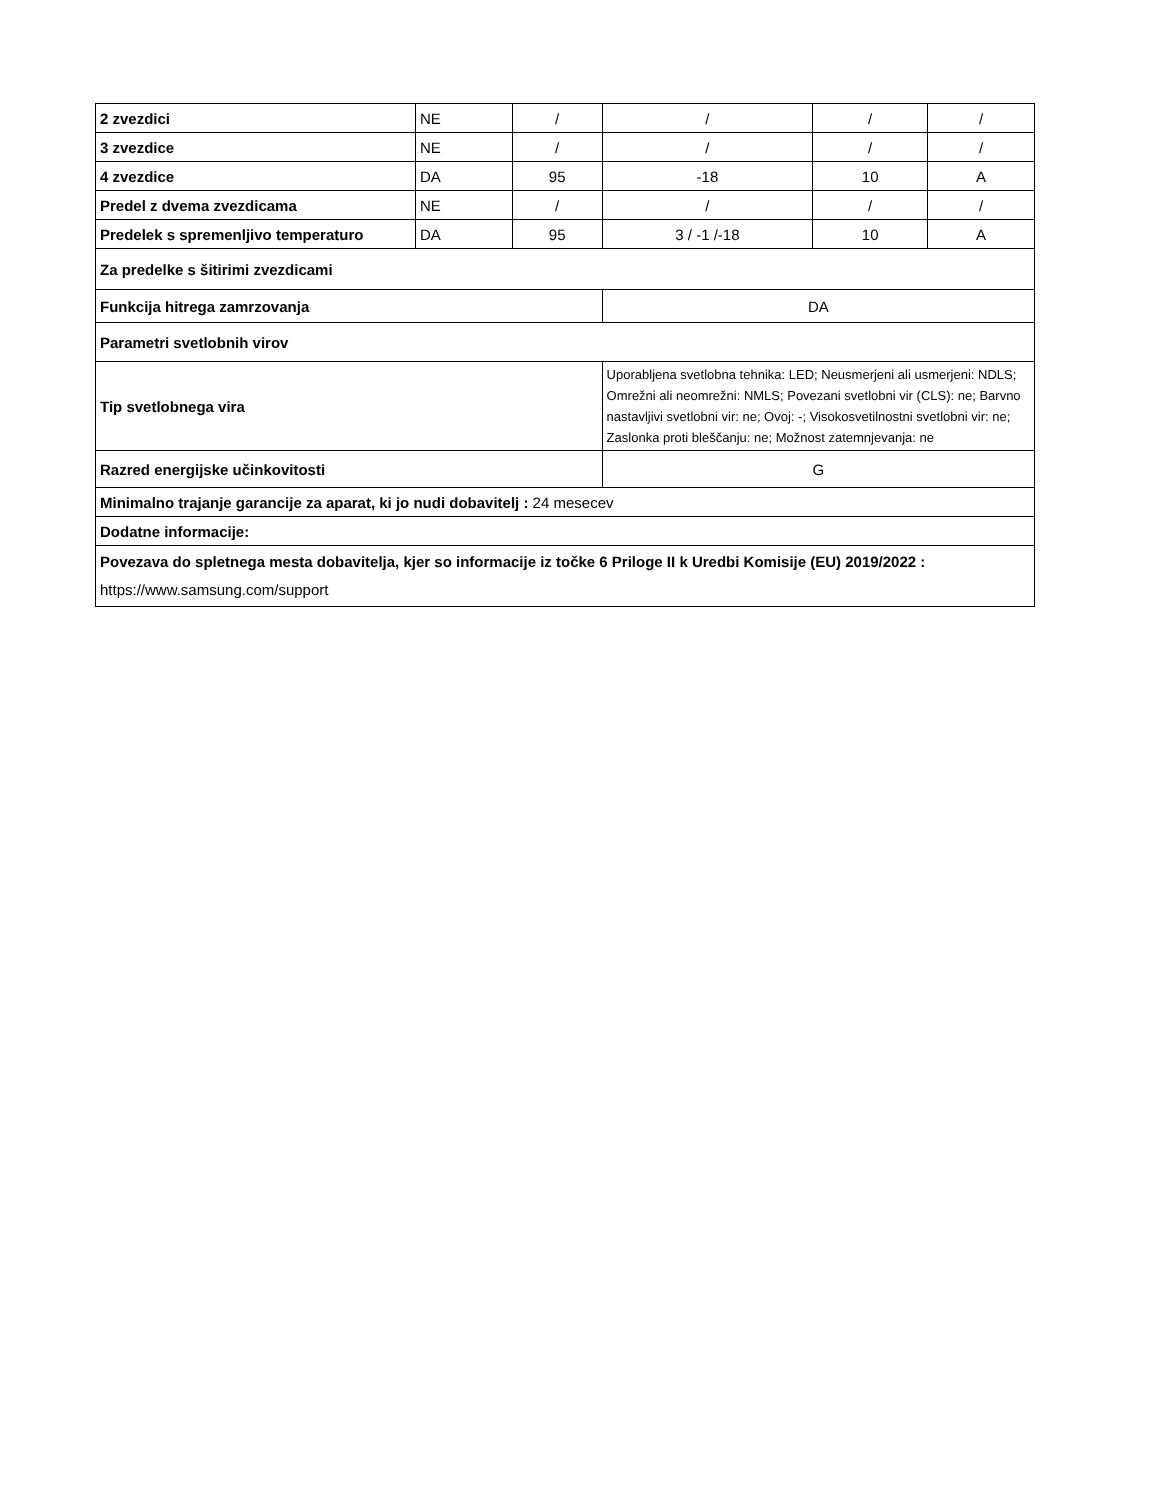| 2 zvezdici | NE | / | / | / | / |
| 3 zvezdice | NE | / | / | / | / |
| 4 zvezdice | DA | 95 | -18 | 10 | A |
| Predel z dvema zvezdicama | NE | / | / | / | / |
| Predelek s spremenljivo temperaturo | DA | 95 | 3 / -1 /-18 | 10 | A |
| Za predelke s šitirimi zvezdicami | | | | | |
| Funkcija hitrega zamrzovanja | | | DA | | |
| Parametri svetlobnih virov | | | | | |
| Tip svetlobnega vira | | | Uporabljena svetlobna tehnika: LED; Neusmerjeni ali usmerjeni: NDLS; Omrežni ali neomrežni: NMLS; Povezani svetlobni vir (CLS): ne; Barvno nastavljivi svetlobni vir: ne; Ovoj: -; Visokosvetilnostni svetlobni vir: ne; Zaslonka proti bleščanju: ne; Možnost zatemnjevanja: ne | | |
| Razred energijske učinkovitosti | | | G | | |
| Minimalno trajanje garancije za aparat, ki jo nudi dobavitelj : 24 mesecev | | | | | |
| Dodatne informacije: | | | | | |
| Povezava do spletnega mesta dobavitelja, kjer so informacije iz točke 6 Priloge II k Uredbi Komisije (EU) 2019/2022 : https://www.samsung.com/support | | | | | |